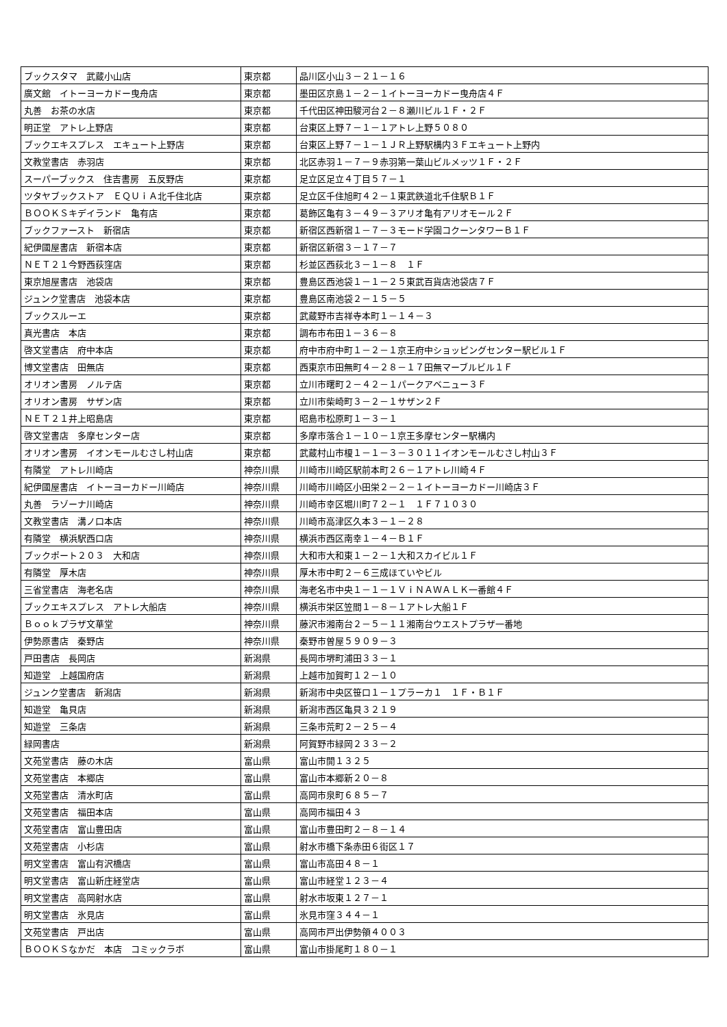| ブックスタマ 武蔵小山店 | 東京都 | 品川区小山３－２１－１６ |
| 廣文館 イトーヨーカドー曳舟店 | 東京都 | 墨田区京島１－２－１イトーヨーカドー曳舟店４Ｆ |
| 丸善 お茶の水店 | 東京都 | 千代田区神田駿河台２－８瀬川ビル１Ｆ・２Ｆ |
| 明正堂 アトレ上野店 | 東京都 | 台東区上野７－１－１アトレ上野５０８０ |
| ブックエキスプレス エキュート上野店 | 東京都 | 台東区上野７－１－１ＪＲ上野駅構内３Ｆエキュート上野内 |
| 文教堂書店 赤羽店 | 東京都 | 北区赤羽１－７－９赤羽第一葉山ビルメッツ１Ｆ・２Ｆ |
| スーパーブックス 住吉書房 五反野店 | 東京都 | 足立区足立４丁目５７－１ |
| ツタヤブックストア ＥＱＵｉＡ北千住北店 | 東京都 | 足立区千住旭町４２－１東武鉄道北千住駅Ｂ１Ｆ |
| ＢＯＯＫＳキデイランド 亀有店 | 東京都 | 葛飾区亀有３－４９－３アリオ亀有アリオモール２Ｆ |
| ブックファースト 新宿店 | 東京都 | 新宿区西新宿１－７－３モード学園コクーンタワーＢ１Ｆ |
| 紀伊國屋書店 新宿本店 | 東京都 | 新宿区新宿３－１７－７ |
| ＮＥＴ２１今野西荻窪店 | 東京都 | 杉並区西荻北３－１－８ １Ｆ |
| 東京旭屋書店 池袋店 | 東京都 | 豊島区西池袋１－１－２５東武百貨店池袋店７Ｆ |
| ジュンク堂書店 池袋本店 | 東京都 | 豊島区南池袋２－１５－５ |
| ブックスルーエ | 東京都 | 武蔵野市吉祥寺本町１－１４－３ |
| 真光書店 本店 | 東京都 | 調布市布田１－３６－８ |
| 啓文堂書店 府中本店 | 東京都 | 府中市府中町１－２－１京王府中ショッピングセンター駅ビル１Ｆ |
| 博文堂書店 田無店 | 東京都 | 西東京市田無町４－２８－１７田無マーブルビル１Ｆ |
| オリオン書房 ノルテ店 | 東京都 | 立川市曙町２－４２－１パークアベニュー３Ｆ |
| オリオン書房 サザン店 | 東京都 | 立川市柴崎町３－２－１サザン２Ｆ |
| ＮＥＴ２１井上昭島店 | 東京都 | 昭島市松原町１－３－１ |
| 啓文堂書店 多摩センター店 | 東京都 | 多摩市落合１－１０－１京王多摩センター駅構内 |
| オリオン書房 イオンモールむさし村山店 | 東京都 | 武蔵村山市榎１－１－３－３０１１イオンモールむさし村山３Ｆ |
| 有隣堂 アトレ川崎店 | 神奈川県 | 川崎市川崎区駅前本町２６－１アトレ川崎４Ｆ |
| 紀伊國屋書店 イトーヨーカドー川崎店 | 神奈川県 | 川崎市川崎区小田栄２－２－１イトーヨーカドー川崎店３Ｆ |
| 丸善 ラゾーナ川崎店 | 神奈川県 | 川崎市幸区堀川町７２－１ １Ｆ７１０３０ |
| 文教堂書店 溝ノ口本店 | 神奈川県 | 川崎市高津区久本３－１－２８ |
| 有隣堂 横浜駅西口店 | 神奈川県 | 横浜市西区南幸１－４－Ｂ１Ｆ |
| ブックポート２０３ 大和店 | 神奈川県 | 大和市大和東１－２－１大和スカイビル１Ｆ |
| 有隣堂 厚木店 | 神奈川県 | 厚木市中町２－６三成ほていやビル |
| 三省堂書店 海老名店 | 神奈川県 | 海老名市中央１－１－１ＶｉＮＡＷＡＬＫ一番館４Ｆ |
| ブックエキスプレス アトレ大船店 | 神奈川県 | 横浜市栄区笠間１－８－１アトレ大船１Ｆ |
| Ｂｏｏｋプラザ文華堂 | 神奈川県 | 藤沢市湘南台２－５－１１湘南台ウエストプラザ一番地 |
| 伊勢原書店 秦野店 | 神奈川県 | 秦野市曽屋５９０９－３ |
| 戸田書店 長岡店 | 新潟県 | 長岡市堺町浦田３３－１ |
| 知遊堂 上越国府店 | 新潟県 | 上越市加賀町１２－１０ |
| ジュンク堂書店 新潟店 | 新潟県 | 新潟市中央区笹口１－１プラーカ１ １Ｆ・Ｂ１Ｆ |
| 知遊堂 亀貝店 | 新潟県 | 新潟市西区亀貝３２１９ |
| 知遊堂 三条店 | 新潟県 | 三条市荒町２－２５－４ |
| 緑岡書店 | 新潟県 | 阿賀野市緑岡２３３－２ |
| 文苑堂書店 藤の木店 | 富山県 | 富山市開１３２５ |
| 文苑堂書店 本郷店 | 富山県 | 富山市本郷新２０－８ |
| 文苑堂書店 清水町店 | 富山県 | 高岡市泉町６８５－７ |
| 文苑堂書店 福田本店 | 富山県 | 高岡市福田４３ |
| 文苑堂書店 富山豊田店 | 富山県 | 富山市豊田町２－８－１４ |
| 文苑堂書店 小杉店 | 富山県 | 射水市橋下条赤田６街区１７ |
| 明文堂書店 富山有沢橋店 | 富山県 | 富山市高田４８－１ |
| 明文堂書店 富山新庄経堂店 | 富山県 | 富山市経堂１２３－４ |
| 明文堂書店 高岡射水店 | 富山県 | 射水市坂東１２７－１ |
| 明文堂書店 氷見店 | 富山県 | 氷見市窪３４４－１ |
| 文苑堂書店 戸出店 | 富山県 | 高岡市戸出伊勢領４００３ |
| ＢＯＯＫＳなかだ 本店 コミックラボ | 富山県 | 富山市掛尾町１８０－１ |